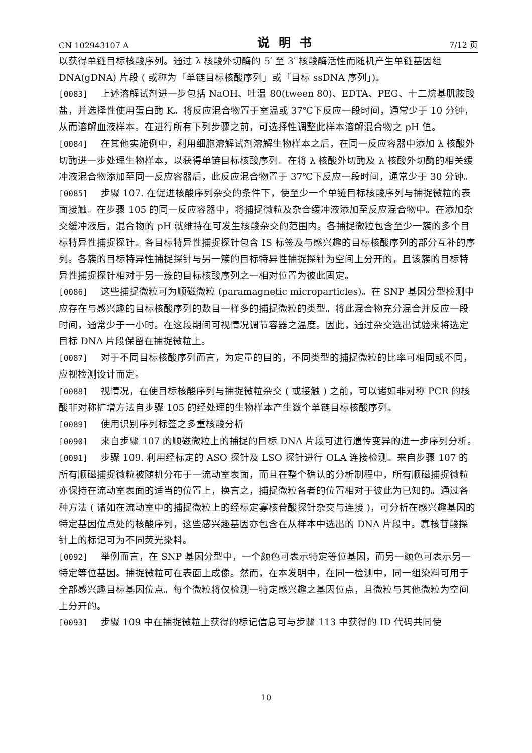CN 102943107 A 说明书 7/12 页
以获得单链目标核酸序列。通过 λ 核酸外切酶的 5′ 至 3′ 核酸酶活性而随机产生单链基因组 DNA(gDNA) 片段 ( 或称为「单链目标核酸序列」或「目标 ssDNA 序列」)。
[0083] 上述溶解试剂进一步包括 NaOH、吐温 80(tween 80)、EDTA、PEG、十二烷基肌胺酸盐，并选择性使用蛋白酶 K。将反应混合物置于室温或 37℃下反应一段时间，通常少于 10 分钟，从而溶解血液样本。在进行所有下列步骤之前，可选择性调整此样本溶解混合物之 pH 值。
[0084] 在其他实施例中，利用细胞溶解试剂溶解生物样本之后，在同一反应容器中添加 λ 核酸外切酶进一步处理生物样本，以获得单链目标核酸序列。在将 λ 核酸外切酶及 λ 核酸外切酶的相关缓冲液混合物添加至同一反应容器后，此反应混合物置于 37℃下反应一段时间，通常少于 30 分钟。
[0085] 步骤 107. 在促进核酸序列杂交的条件下，使至少一个单链目标核酸序列与捕捉微粒的表面接触。在步骤 105 的同一反应容器中，将捕捉微粒及杂合缓冲液添加至反应混合物中。在添加杂交缓冲液后，混合物的 pH 就维持在可发生核酸杂交的范围内。各捕捉微粒包含至少一簇的多个目标特异性捕捉探针。各目标特异性捕捉探针包含 IS 标签及与感兴趣的目标核酸序列的部分互补的序列。各簇的目标特异性捕捉探针与另一簇的目标特异性捕捉探针为空间上分开的，且该簇的目标特异性捕捉探针相对于另一簇的目标核酸序列之一相对位置为彼此固定。
[0086] 这些捕捉微粒可为顺磁微粒 (paramagnetic microparticles)。在 SNP 基因分型检测中应存在与感兴趣的目标核酸序列的数目一样多的捕捉微粒的类型。将此混合物充分混合并反应一段时间，通常少于一小时。在这段期间可视情况调节容器之温度。因此，通过杂交选出试验来将选定目标 DNA 片段保留在捕捉微粒上。
[0087] 对于不同目标核酸序列而言，为定量的目的，不同类型的捕捉微粒的比率可相同或不同，应视检测设计而定。
[0088] 视情况，在使目标核酸序列与捕捉微粒杂交 ( 或接触 ) 之前，可以诸如非对称 PCR 的核酸非对称扩增方法自步骤 105 的经处理的生物样本产生数个单链目标核酸序列。
[0089] 使用识别序列标签之多重核酸分析
[0090] 来自步骤 107 的顺磁微粒上的捕捉的目标 DNA 片段可进行遗传变异的进一步序列分析。
[0091] 步骤 109. 利用经标定的 ASO 探针及 LSO 探针进行 OLA 连接检测。来自步骤 107 的所有顺磁捕捉微粒被随机分布于一流动室表面，而且在整个确认的分析制程中，所有顺磁捕捉微粒亦保持在流动室表面的适当的位置上，换言之，捕捉微粒各者的位置相对于彼此为已知的。通过各种方法 ( 诸如在流动室中的捕捉微粒上的经标定寡核苷酸探针杂交与连接 )，可分析在感兴趣基因的特定基因位点处的核酸序列，这些感兴趣基因亦包含在从样本中选出的 DNA 片段中。寡核苷酸探针上的标记可为不同荧光染料。
[0092] 举例而言，在 SNP 基因分型中，一个颜色可表示特定等位基因，而另一颜色可表示另一特定等位基因。捕捉微粒可在表面上成像。然而，在本发明中，在同一检测中，同一组染料可用于全部感兴趣目标基因位点。每个微粒将仅检测一特定感兴趣之基因位点，且微粒与其他微粒为空间上分开的。
[0093] 步骤 109 中在捕捉微粒上获得的标记信息可与步骤 113 中获得的 ID 代码共同使
10